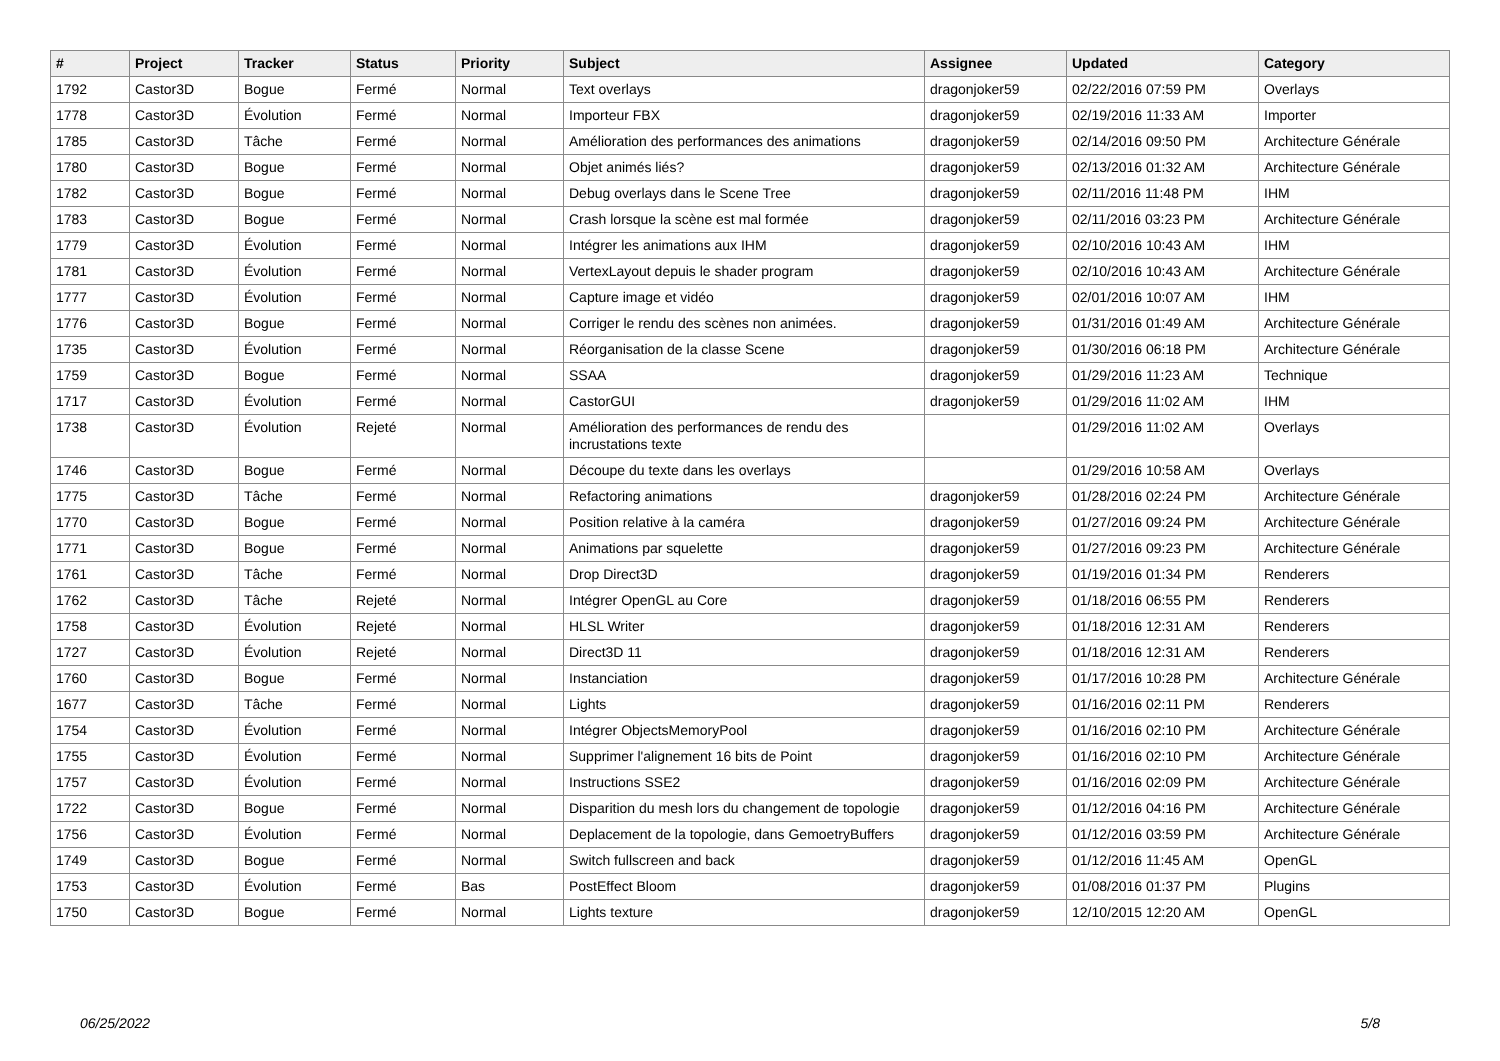| # | Project | Tracker | Status | Priority | Subject | Assignee | Updated | Category |
| --- | --- | --- | --- | --- | --- | --- | --- | --- |
| 1792 | Castor3D | Bogue | Fermé | Normal | Text overlays | dragonjoker59 | 02/22/2016 07:59 PM | Overlays |
| 1778 | Castor3D | Évolution | Fermé | Normal | Importeur FBX | dragonjoker59 | 02/19/2016 11:33 AM | Importer |
| 1785 | Castor3D | Tâche | Fermé | Normal | Amélioration des performances des animations | dragonjoker59 | 02/14/2016 09:50 PM | Architecture Générale |
| 1780 | Castor3D | Bogue | Fermé | Normal | Objet animés liés? | dragonjoker59 | 02/13/2016 01:32 AM | Architecture Générale |
| 1782 | Castor3D | Bogue | Fermé | Normal | Debug overlays dans le Scene Tree | dragonjoker59 | 02/11/2016 11:48 PM | IHM |
| 1783 | Castor3D | Bogue | Fermé | Normal | Crash lorsque la scène est mal formée | dragonjoker59 | 02/11/2016 03:23 PM | Architecture Générale |
| 1779 | Castor3D | Évolution | Fermé | Normal | Intégrer les animations aux IHM | dragonjoker59 | 02/10/2016 10:43 AM | IHM |
| 1781 | Castor3D | Évolution | Fermé | Normal | VertexLayout depuis le shader program | dragonjoker59 | 02/10/2016 10:43 AM | Architecture Générale |
| 1777 | Castor3D | Évolution | Fermé | Normal | Capture image et vidéo | dragonjoker59 | 02/01/2016 10:07 AM | IHM |
| 1776 | Castor3D | Bogue | Fermé | Normal | Corriger le rendu des scènes non animées. | dragonjoker59 | 01/31/2016 01:49 AM | Architecture Générale |
| 1735 | Castor3D | Évolution | Fermé | Normal | Réorganisation de la classe Scene | dragonjoker59 | 01/30/2016 06:18 PM | Architecture Générale |
| 1759 | Castor3D | Bogue | Fermé | Normal | SSAA | dragonjoker59 | 01/29/2016 11:23 AM | Technique |
| 1717 | Castor3D | Évolution | Fermé | Normal | CastorGUI | dragonjoker59 | 01/29/2016 11:02 AM | IHM |
| 1738 | Castor3D | Évolution | Rejeté | Normal | Amélioration des performances de rendu des incrustations texte | | 01/29/2016 11:02 AM | Overlays |
| 1746 | Castor3D | Bogue | Fermé | Normal | Découpe du texte dans les overlays | | 01/29/2016 10:58 AM | Overlays |
| 1775 | Castor3D | Tâche | Fermé | Normal | Refactoring animations | dragonjoker59 | 01/28/2016 02:24 PM | Architecture Générale |
| 1770 | Castor3D | Bogue | Fermé | Normal | Position relative à la caméra | dragonjoker59 | 01/27/2016 09:24 PM | Architecture Générale |
| 1771 | Castor3D | Bogue | Fermé | Normal | Animations par squelette | dragonjoker59 | 01/27/2016 09:23 PM | Architecture Générale |
| 1761 | Castor3D | Tâche | Fermé | Normal | Drop Direct3D | dragonjoker59 | 01/19/2016 01:34 PM | Renderers |
| 1762 | Castor3D | Tâche | Rejeté | Normal | Intégrer OpenGL au Core | dragonjoker59 | 01/18/2016 06:55 PM | Renderers |
| 1758 | Castor3D | Évolution | Rejeté | Normal | HLSL Writer | dragonjoker59 | 01/18/2016 12:31 AM | Renderers |
| 1727 | Castor3D | Évolution | Rejeté | Normal | Direct3D 11 | dragonjoker59 | 01/18/2016 12:31 AM | Renderers |
| 1760 | Castor3D | Bogue | Fermé | Normal | Instanciation | dragonjoker59 | 01/17/2016 10:28 PM | Architecture Générale |
| 1677 | Castor3D | Tâche | Fermé | Normal | Lights | dragonjoker59 | 01/16/2016 02:11 PM | Renderers |
| 1754 | Castor3D | Évolution | Fermé | Normal | Intégrer ObjectsMemoryPool | dragonjoker59 | 01/16/2016 02:10 PM | Architecture Générale |
| 1755 | Castor3D | Évolution | Fermé | Normal | Supprimer l'alignement 16 bits de Point | dragonjoker59 | 01/16/2016 02:10 PM | Architecture Générale |
| 1757 | Castor3D | Évolution | Fermé | Normal | Instructions SSE2 | dragonjoker59 | 01/16/2016 02:09 PM | Architecture Générale |
| 1722 | Castor3D | Bogue | Fermé | Normal | Disparition du mesh lors du changement de topologie | dragonjoker59 | 01/12/2016 04:16 PM | Architecture Générale |
| 1756 | Castor3D | Évolution | Fermé | Normal | Deplacement de la topologie, dans GemoetryBuffers | dragonjoker59 | 01/12/2016 03:59 PM | Architecture Générale |
| 1749 | Castor3D | Bogue | Fermé | Normal | Switch fullscreen and back | dragonjoker59 | 01/12/2016 11:45 AM | OpenGL |
| 1753 | Castor3D | Évolution | Fermé | Bas | PostEffect Bloom | dragonjoker59 | 01/08/2016 01:37 PM | Plugins |
| 1750 | Castor3D | Bogue | Fermé | Normal | Lights texture | dragonjoker59 | 12/10/2015 12:20 AM | OpenGL |
06/25/2022 5/8